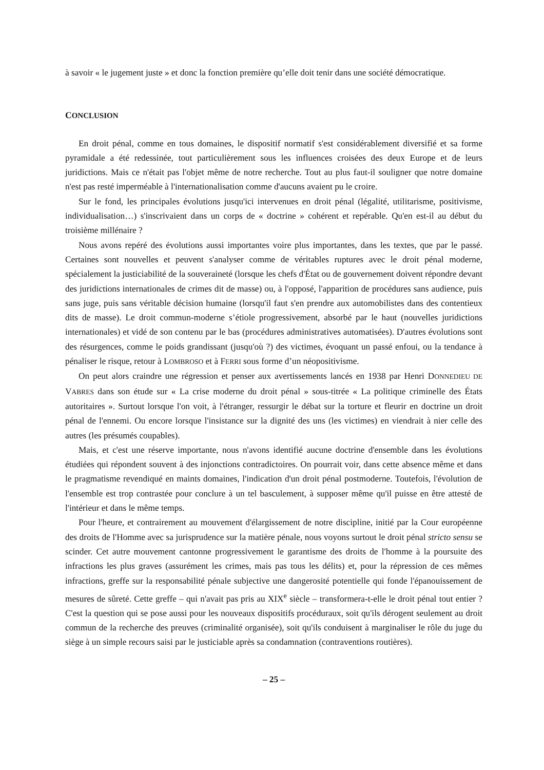à savoir « le jugement juste » et donc la fonction première qu’elle doit tenir dans une société démocratique.
CONCLUSION
En droit pénal, comme en tous domaines, le dispositif normatif s'est considérablement diversifié et sa forme pyramidale a été redessinée, tout particulièrement sous les influences croisées des deux Europe et de leurs juridictions. Mais ce n'était pas l'objet même de notre recherche. Tout au plus faut-il souligner que notre domaine n'est pas resté imperméable à l'internationalisation comme d'aucuns avaient pu le croire.
Sur le fond, les principales évolutions jusqu'ici intervenues en droit pénal (légalité, utilitarisme, positivisme, individualisation…) s'inscrivaient dans un corps de « doctrine » cohérent et repérable. Qu'en est-il au début du troisième millénaire ?
Nous avons repéré des évolutions aussi importantes voire plus importantes, dans les textes, que par le passé. Certaines sont nouvelles et peuvent s'analyser comme de véritables ruptures avec le droit pénal moderne, spécialement la justiciabilité de la souveraineté (lorsque les chefs d'État ou de gouvernement doivent répondre devant des juridictions internationales de crimes dit de masse) ou, à l'opposé, l'apparition de procédures sans audience, puis sans juge, puis sans véritable décision humaine (lorsqu'il faut s'en prendre aux automobilistes dans des contentieux dits de masse). Le droit commun-moderne s’étiole progressivement, absorbé par le haut (nouvelles juridictions internationales) et vidé de son contenu par le bas (procédures administratives automatisées). D'autres évolutions sont des résurgences, comme le poids grandissant (jusqu'où ?) des victimes, évoquant un passé enfoui, ou la tendance à pénaliser le risque, retour à LOMBROSO et à FERRI sous forme d’un néopositivisme.
On peut alors craindre une régression et penser aux avertissements lancés en 1938 par Henri DONNEDIEU DE VABRES dans son étude sur « La crise moderne du droit pénal » sous-titrée « La politique criminelle des États autoritaires ». Surtout lorsque l'on voit, à l'étranger, ressurgir le débat sur la torture et fleurir en doctrine un droit pénal de l'ennemi. Ou encore lorsque l'insistance sur la dignité des uns (les victimes) en viendrait à nier celle des autres (les présumés coupables).
Mais, et c'est une réserve importante, nous n'avons identifié aucune doctrine d'ensemble dans les évolutions étudiées qui répondent souvent à des injonctions contradictoires. On pourrait voir, dans cette absence même et dans le pragmatisme revendiqué en maints domaines, l'indication d'un droit pénal postmoderne. Toutefois, l'évolution de l'ensemble est trop contrastée pour conclure à un tel basculement, à supposer même qu'il puisse en être attesté de l'intérieur et dans le même temps.
Pour l'heure, et contrairement au mouvement d'élargissement de notre discipline, initié par la Cour européenne des droits de l'Homme avec sa jurisprudence sur la matière pénale, nous voyons surtout le droit pénal stricto sensu se scinder. Cet autre mouvement cantonne progressivement le garantisme des droits de l'homme à la poursuite des infractions les plus graves (assurément les crimes, mais pas tous les délits) et, pour la répression de ces mêmes infractions, greffe sur la responsabilité pénale subjective une dangerosité potentielle qui fonde l'épanouissement de mesures de sûreté. Cette greffe – qui n'avait pas pris au XIX<sup>e</sup> siècle – transformera-t-elle le droit pénal tout entier ? C'est la question qui se pose aussi pour les nouveaux dispositifs procéduraux, soit qu'ils dérogent seulement au droit commun de la recherche des preuves (criminalité organisée), soit qu'ils conduisent à marginaliser le rôle du juge du siège à un simple recours saisi par le justiciable après sa condamnation (contraventions routières).
– 25 –